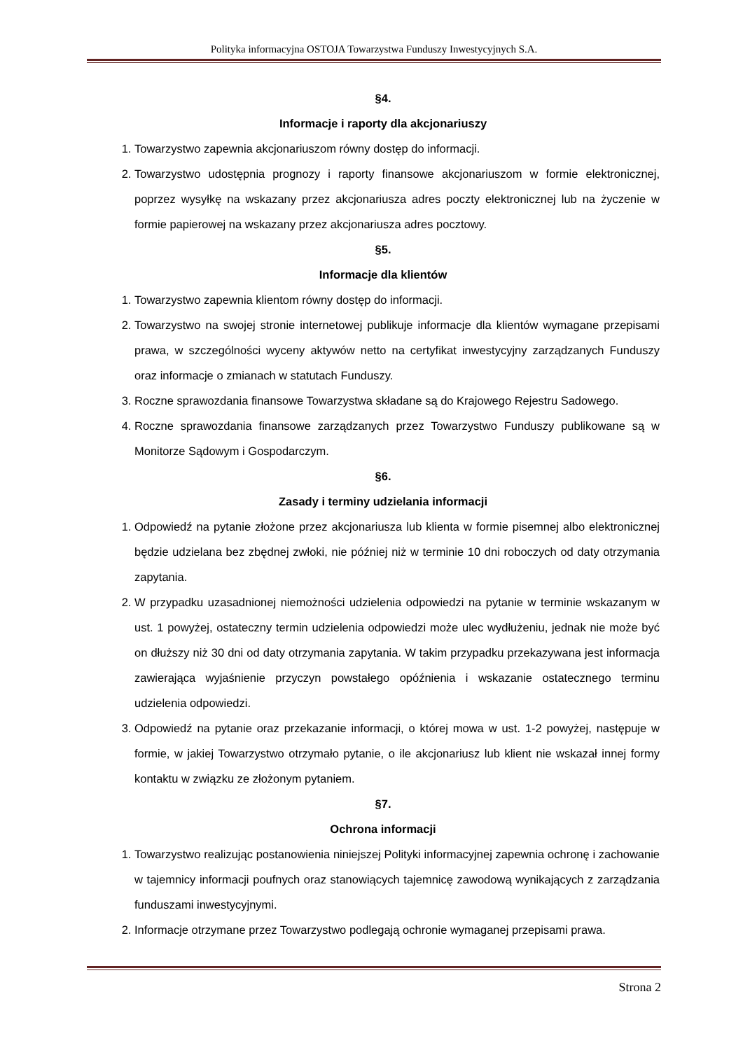Polityka informacyjna OSTOJA Towarzystwa Funduszy Inwestycyjnych S.A.
§4.
Informacje i raporty dla akcjonariuszy
1. Towarzystwo zapewnia akcjonariuszom równy dostęp do informacji.
2. Towarzystwo udostępnia prognozy i raporty finansowe akcjonariuszom w formie elektronicznej, poprzez wysyłkę na wskazany przez akcjonariusza adres poczty elektronicznej lub na życzenie w formie papierowej na wskazany przez akcjonariusza adres pocztowy.
§5.
Informacje dla klientów
1. Towarzystwo zapewnia klientom równy dostęp do informacji.
2. Towarzystwo na swojej stronie internetowej publikuje informacje dla klientów wymagane przepisami prawa, w szczególności wyceny aktywów netto na certyfikat inwestycyjny zarządzanych Funduszy oraz informacje o zmianach w statutach Funduszy.
3. Roczne sprawozdania finansowe Towarzystwa składane są do Krajowego Rejestru Sadowego.
4. Roczne sprawozdania finansowe zarządzanych przez Towarzystwo Funduszy publikowane są w Monitorze Sądowym i Gospodarczym.
§6.
Zasady i terminy udzielania informacji
1. Odpowiedź na pytanie złożone przez akcjonariusza lub klienta w formie pisemnej albo elektronicznej będzie udzielana bez zbędnej zwłoki, nie później niż w terminie 10 dni roboczych od daty otrzymania zapytania.
2. W przypadku uzasadnionej niemożności udzielenia odpowiedzi na pytanie w terminie wskazanym w ust. 1 powyżej, ostateczny termin udzielenia odpowiedzi może ulec wydłużeniu, jednak nie może być on dłuższy niż 30 dni od daty otrzymania zapytania. W takim przypadku przekazywana jest informacja zawierająca wyjaśnienie przyczyn powstałego opóźnienia i wskazanie ostatecznego terminu udzielenia odpowiedzi.
3. Odpowiedź na pytanie oraz przekazanie informacji, o której mowa w ust. 1-2 powyżej, następuje w formie, w jakiej Towarzystwo otrzymało pytanie, o ile akcjonariusz lub klient nie wskazał innej formy kontaktu w związku ze złożonym pytaniem.
§7.
Ochrona informacji
1. Towarzystwo realizując postanowienia niniejszej Polityki informacyjnej zapewnia ochronę i zachowanie w tajemnicy informacji poufnych oraz stanowiących tajemnicę zawodową wynikających z zarządzania funduszami inwestycyjnymi.
2. Informacje otrzymane przez Towarzystwo podlegają ochronie wymaganej przepisami prawa.
Strona 2